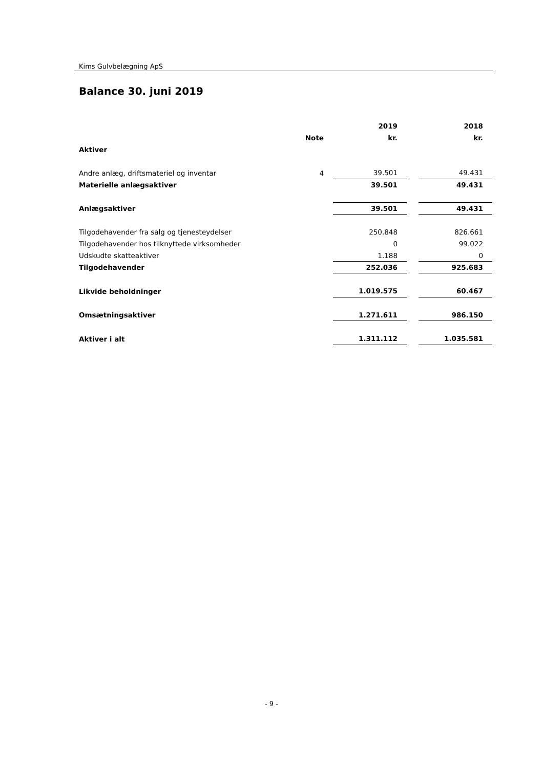Kims Gulvbelægning ApS
Balance 30. juni 2019
| | | 2019 | | 2018 |
| | Note | kr. | | kr. |
| Aktiver | | | | |
| Andre anlæg, driftsmateriel og inventar | 4 | 39.501 | | 49.431 |
| Materielle anlægsaktiver | | 39.501 | | 49.431 |
| Anlægsaktiver | | 39.501 | | 49.431 |
| Tilgodehavender fra salg og tjenesteydelser | | 250.848 | | 826.661 |
| Tilgodehavender hos tilknyttede virksomheder | | 0 | | 99.022 |
| Udskudte skatteaktiver | | 1.188 | | 0 |
| Tilgodehavender | | 252.036 | | 925.683 |
| Likvide beholdninger | | 1.019.575 | | 60.467 |
| Omsætningsaktiver | | 1.271.611 | | 986.150 |
| Aktiver i alt | | 1.311.112 | | 1.035.581 |
- 9 -